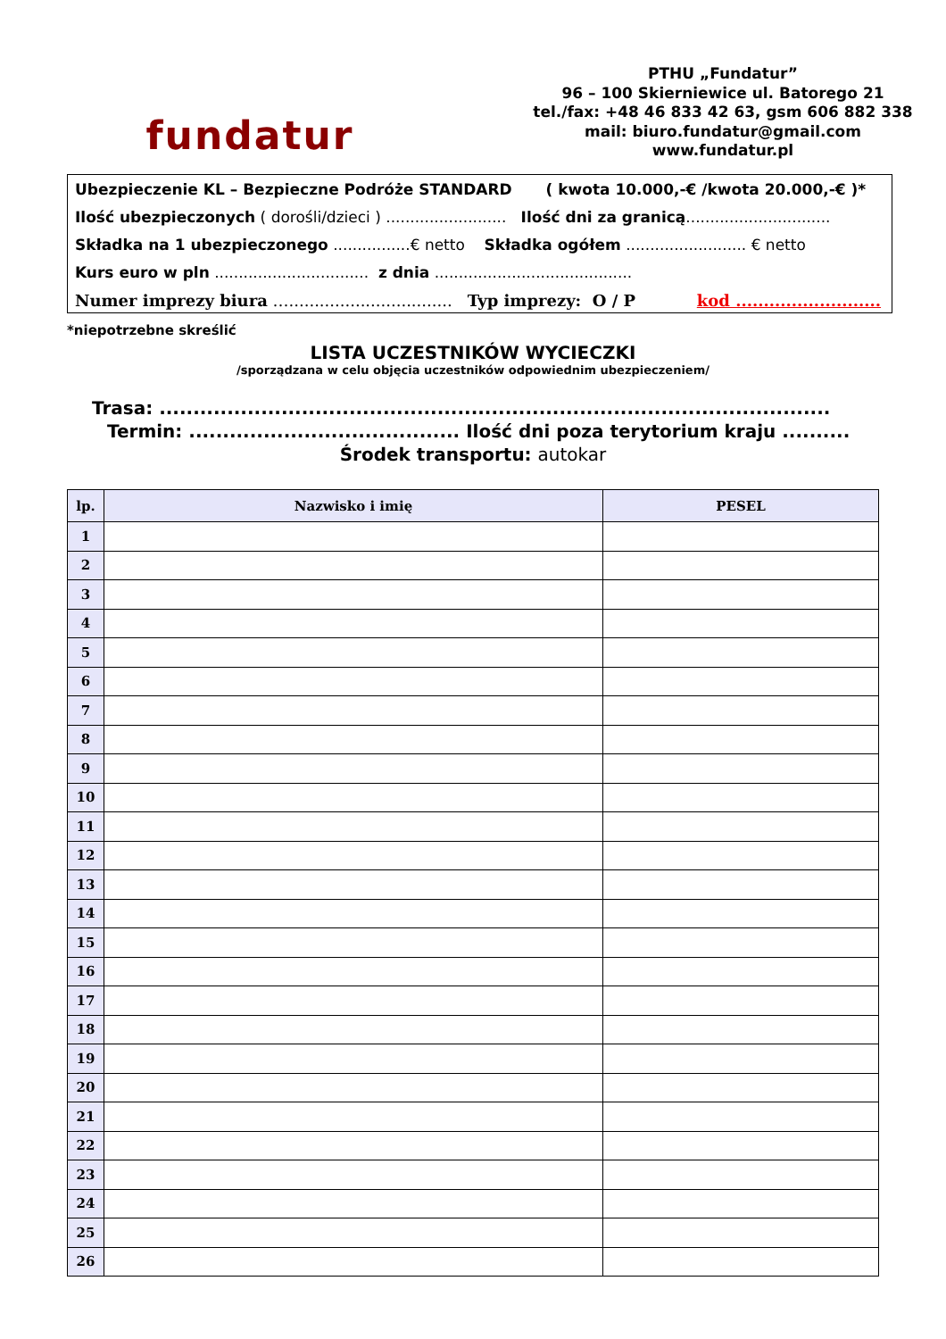fundatur
PTHU „Fundatur”
96 – 100 Skierniewice ul. Batorego 21
tel./fax: +48 46 833 42 63, gsm 606 882 338
mail: biuro.fundatur@gmail.com
www.fundatur.pl
Ubezpieczenie KL – Bezpieczne Podróże STANDARD ( kwota 10.000,-€ /kwota 20.000,-€ )*
Ilość ubezpieczonych ( dorośli/dzieci ) ......................... Ilość dni za granicą..............................
Składka na 1 ubezpieczonego ................€ netto Składka ogółem ......................... € netto
Kurs euro w pln ................................ z dnia .........................................
Numer imprezy biura …................................ Typ imprezy: O / P kod ..........................
*niepotrzebne skreślić
LISTA UCZESTNIKÓW WYCIECZKI
/sporządzana w celu objęcia uczestników odpowiednim ubezpieczeniem/
Trasa: ...................................................................................................
Termin: ........................................ Ilość dni poza terytorium kraju ..........
Środek transportu: autokar
| lp. | Nazwisko i imię | PESEL |
| --- | --- | --- |
| 1 | | |
| 2 | | |
| 3 | | |
| 4 | | |
| 5 | | |
| 6 | | |
| 7 | | |
| 8 | | |
| 9 | | |
| 10 | | |
| 11 | | |
| 12 | | |
| 13 | | |
| 14 | | |
| 15 | | |
| 16 | | |
| 17 | | |
| 18 | | |
| 19 | | |
| 20 | | |
| 21 | | |
| 22 | | |
| 23 | | |
| 24 | | |
| 25 | | |
| 26 | | |